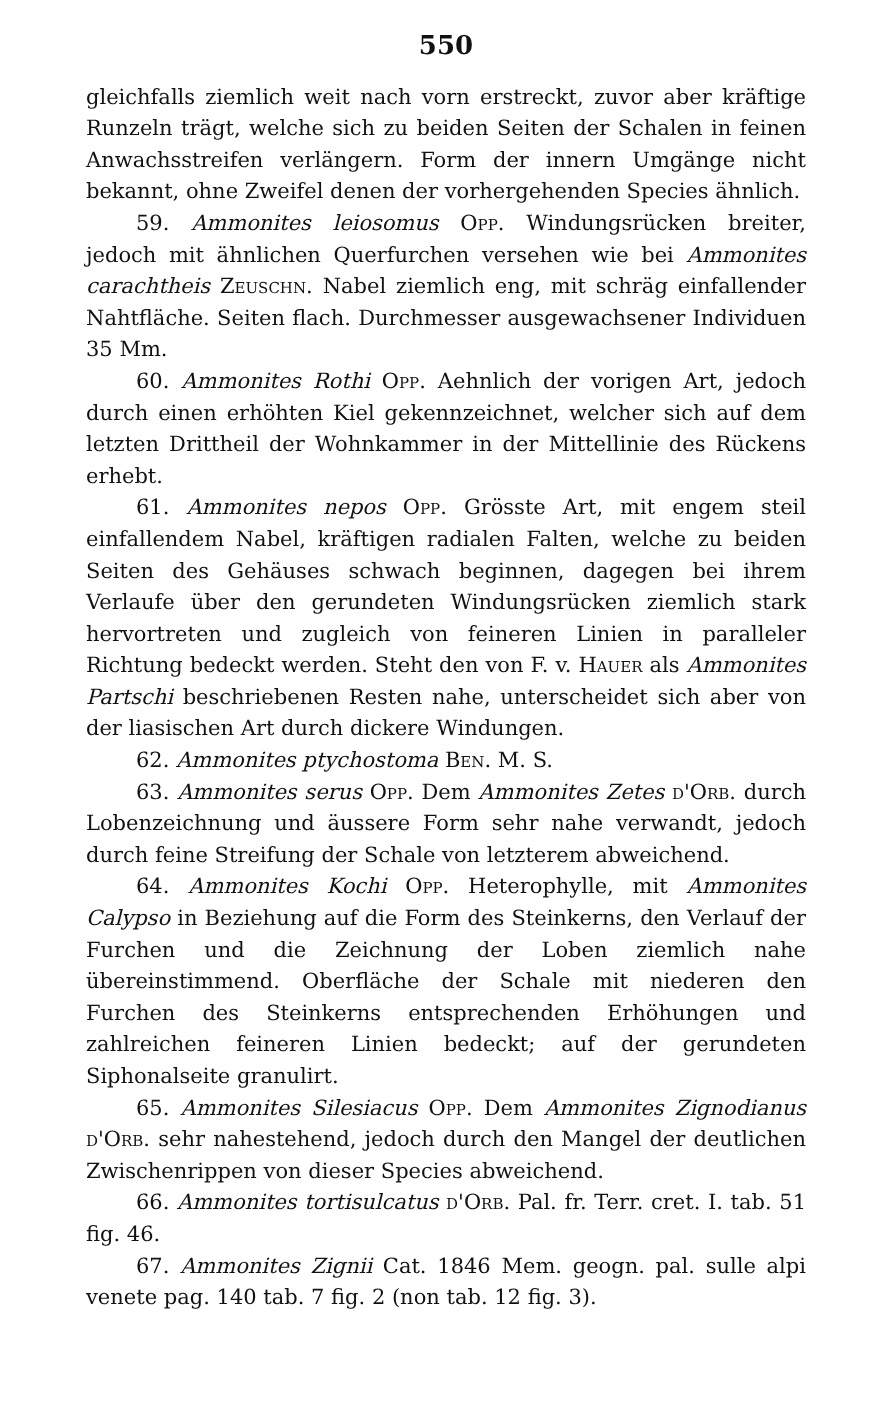550
gleichfalls ziemlich weit nach vorn erstreckt, zuvor aber kräftige Runzeln trägt, welche sich zu beiden Seiten der Schalen in feinen Anwachsstreifen verlängern. Form der innern Umgänge nicht bekannt, ohne Zweifel denen der vorhergehenden Species ähnlich.
59. Ammonites leiosomus Opp. Windungsrücken breiter, jedoch mit ähnlichen Querfurchen versehen wie bei Ammonites carachtheis Zeuschn. Nabel ziemlich eng, mit schräg einfallender Nahtfläche. Seiten flach. Durchmesser ausgewachsener Individuen 35 Mm.
60. Ammonites Rothi Opp. Aehnlich der vorigen Art, jedoch durch einen erhöhten Kiel gekennzeichnet, welcher sich auf dem letzten Drittheil der Wohnkammer in der Mittellinie des Rückens erhebt.
61. Ammonites nepos Opp. Grösste Art, mit engem steil einfallendem Nabel, kräftigen radialen Falten, welche zu beiden Seiten des Gehäuses schwach beginnen, dagegen bei ihrem Verlaufe über den gerundeten Windungsrücken ziemlich stark hervortreten und zugleich von feineren Linien in paralleler Richtung bedeckt werden. Steht den von F. v. Hauer als Ammonites Partschi beschriebenen Resten nahe, unterscheidet sich aber von der liasischen Art durch dickere Windungen.
62. Ammonites ptychostoma Ben. M. S.
63. Ammonites serus Opp. Dem Ammonites Zetes d'Orb. durch Lobenzeichnung und äussere Form sehr nahe verwandt, jedoch durch feine Streifung der Schale von letzterem abweichend.
64. Ammonites Kochi Opp. Heterophylle, mit Ammonites Calypso in Beziehung auf die Form des Steinkerns, den Verlauf der Furchen und die Zeichnung der Loben ziemlich nahe übereinstimmend. Oberfläche der Schale mit niederen den Furchen des Steinkerns entsprechenden Erhöhungen und zahlreichen feineren Linien bedeckt; auf der gerundeten Siphonalseite granulirt.
65. Ammonites Silesiacus Opp. Dem Ammonites Zignodianus d'Orb. sehr nahestehend, jedoch durch den Mangel der deutlichen Zwischenrippen von dieser Species abweichend.
66. Ammonites tortisulcatus d'Orb. Pal. fr. Terr. cret. I. tab. 51 fig. 46.
67. Ammonites Zignii Cat. 1846 Mem. geogn. pal. sulle alpi venete pag. 140 tab. 7 fig. 2 (non tab. 12 fig. 3).